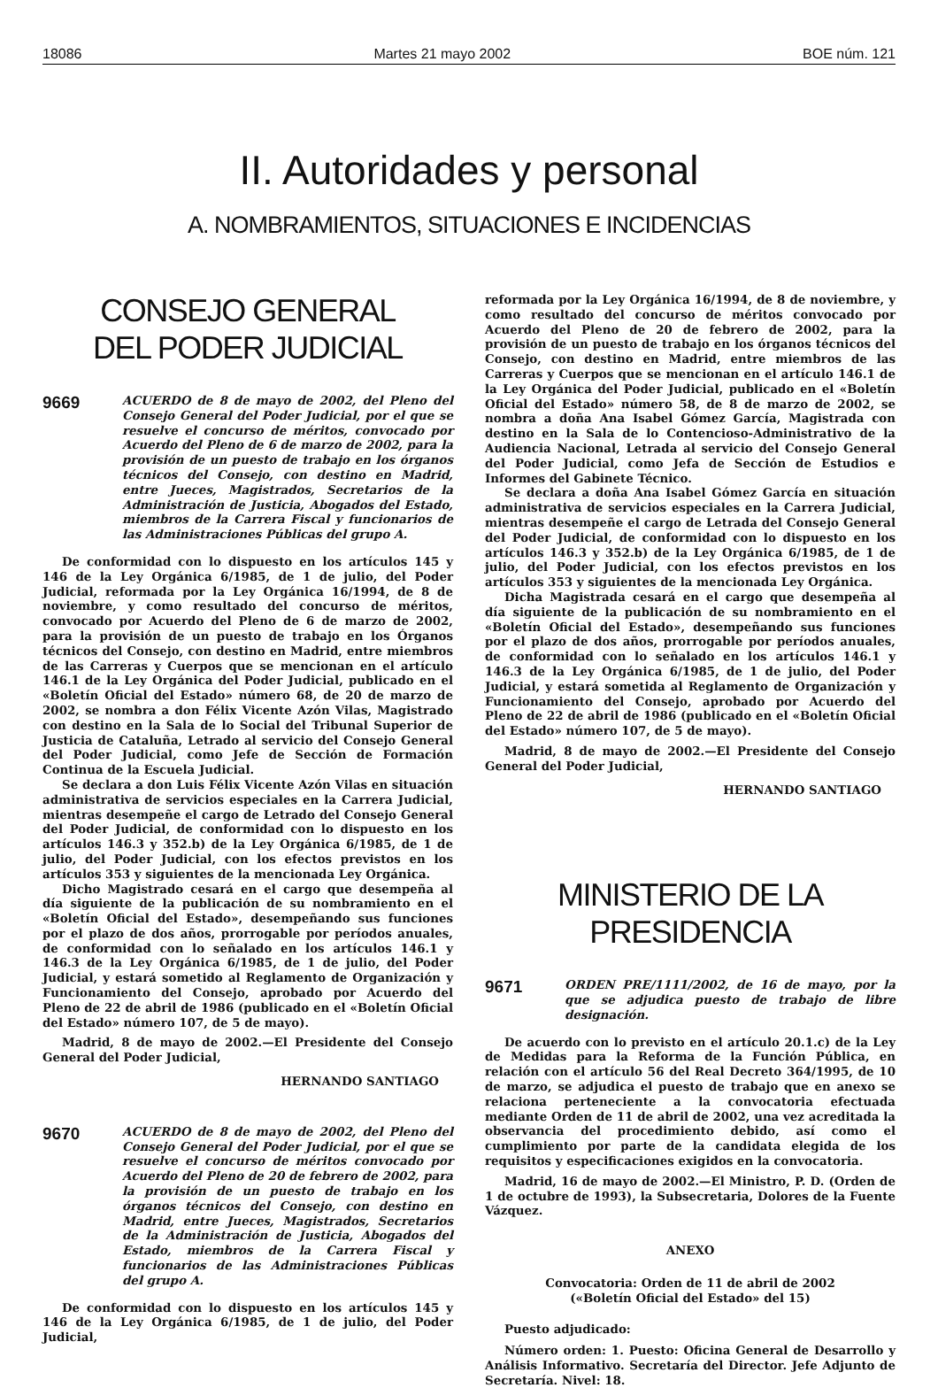18086 Martes 21 mayo 2002 BOE núm. 121
II. Autoridades y personal
A. NOMBRAMIENTOS, SITUACIONES E INCIDENCIAS
CONSEJO GENERAL
DEL PODER JUDICIAL
9669 ACUERDO de 8 de mayo de 2002, del Pleno del Consejo General del Poder Judicial, por el que se resuelve el concurso de méritos, convocado por Acuerdo del Pleno de 6 de marzo de 2002, para la provisión de un puesto de trabajo en los órganos técnicos del Consejo, con destino en Madrid, entre Jueces, Magistrados, Secretarios de la Administración de Justicia, Abogados del Estado, miembros de la Carrera Fiscal y funcionarios de las Administraciones Públicas del grupo A.
De conformidad con lo dispuesto en los artículos 145 y 146 de la Ley Orgánica 6/1985, de 1 de julio, del Poder Judicial, reformada por la Ley Orgánica 16/1994, de 8 de noviembre, y como resultado del concurso de méritos, convocado por Acuerdo del Pleno de 6 de marzo de 2002, para la provisión de un puesto de trabajo en los Órganos técnicos del Consejo, con destino en Madrid, entre miembros de las Carreras y Cuerpos que se mencionan en el artículo 146.1 de la Ley Orgánica del Poder Judicial, publicado en el «Boletín Oficial del Estado» número 68, de 20 de marzo de 2002, se nombra a don Félix Vicente Azón Vilas, Magistrado con destino en la Sala de lo Social del Tribunal Superior de Justicia de Cataluña, Letrado al servicio del Consejo General del Poder Judicial, como Jefe de Sección de Formación Continua de la Escuela Judicial.
Se declara a don Luis Félix Vicente Azón Vilas en situación administrativa de servicios especiales en la Carrera Judicial, mientras desempeñe el cargo de Letrado del Consejo General del Poder Judicial, de conformidad con lo dispuesto en los artículos 146.3 y 352.b) de la Ley Orgánica 6/1985, de 1 de julio, del Poder Judicial, con los efectos previstos en los artículos 353 y siguientes de la mencionada Ley Orgánica.
Dicho Magistrado cesará en el cargo que desempeña al día siguiente de la publicación de su nombramiento en el «Boletín Oficial del Estado», desempeñando sus funciones por el plazo de dos años, prorrogable por períodos anuales, de conformidad con lo señalado en los artículos 146.1 y 146.3 de la Ley Orgánica 6/1985, de 1 de julio, del Poder Judicial, y estará sometido al Reglamento de Organización y Funcionamiento del Consejo, aprobado por Acuerdo del Pleno de 22 de abril de 1986 (publicado en el «Boletín Oficial del Estado» número 107, de 5 de mayo).
Madrid, 8 de mayo de 2002.—El Presidente del Consejo General del Poder Judicial,
HERNANDO SANTIAGO
9670 ACUERDO de 8 de mayo de 2002, del Pleno del Consejo General del Poder Judicial, por el que se resuelve el concurso de méritos convocado por Acuerdo del Pleno de 20 de febrero de 2002, para la provisión de un puesto de trabajo en los órganos técnicos del Consejo, con destino en Madrid, entre Jueces, Magistrados, Secretarios de la Administración de Justicia, Abogados del Estado, miembros de la Carrera Fiscal y funcionarios de las Administraciones Públicas del grupo A.
De conformidad con lo dispuesto en los artículos 145 y 146 de la Ley Orgánica 6/1985, de 1 de julio, del Poder Judicial,
reformada por la Ley Orgánica 16/1994, de 8 de noviembre, y como resultado del concurso de méritos convocado por Acuerdo del Pleno de 20 de febrero de 2002, para la provisión de un puesto de trabajo en los órganos técnicos del Consejo, con destino en Madrid, entre miembros de las Carreras y Cuerpos que se mencionan en el artículo 146.1 de la Ley Orgánica del Poder Judicial, publicado en el «Boletín Oficial del Estado» número 58, de 8 de marzo de 2002, se nombra a doña Ana Isabel Gómez García, Magistrada con destino en la Sala de lo Contencioso-Administrativo de la Audiencia Nacional, Letrada al servicio del Consejo General del Poder Judicial, como Jefa de Sección de Estudios e Informes del Gabinete Técnico.
Se declara a doña Ana Isabel Gómez García en situación administrativa de servicios especiales en la Carrera Judicial, mientras desempeñe el cargo de Letrada del Consejo General del Poder Judicial, de conformidad con lo dispuesto en los artículos 146.3 y 352.b) de la Ley Orgánica 6/1985, de 1 de julio, del Poder Judicial, con los efectos previstos en los artículos 353 y siguientes de la mencionada Ley Orgánica.
Dicha Magistrada cesará en el cargo que desempeña al día siguiente de la publicación de su nombramiento en el «Boletín Oficial del Estado», desempeñando sus funciones por el plazo de dos años, prorrogable por períodos anuales, de conformidad con lo señalado en los artículos 146.1 y 146.3 de la Ley Orgánica 6/1985, de 1 de julio, del Poder Judicial, y estará sometida al Reglamento de Organización y Funcionamiento del Consejo, aprobado por Acuerdo del Pleno de 22 de abril de 1986 (publicado en el «Boletín Oficial del Estado» número 107, de 5 de mayo).
Madrid, 8 de mayo de 2002.—El Presidente del Consejo General del Poder Judicial,
HERNANDO SANTIAGO
MINISTERIO DE LA PRESIDENCIA
9671 ORDEN PRE/1111/2002, de 16 de mayo, por la que se adjudica puesto de trabajo de libre designación.
De acuerdo con lo previsto en el artículo 20.1.c) de la Ley de Medidas para la Reforma de la Función Pública, en relación con el artículo 56 del Real Decreto 364/1995, de 10 de marzo, se adjudica el puesto de trabajo que en anexo se relaciona perteneciente a la convocatoria efectuada mediante Orden de 11 de abril de 2002, una vez acreditada la observancia del procedimiento debido, así como el cumplimiento por parte de la candidata elegida de los requisitos y especificaciones exigidos en la convocatoria.
Madrid, 16 de mayo de 2002.—El Ministro, P. D. (Orden de 1 de octubre de 1993), la Subsecretaria, Dolores de la Fuente Vázquez.
ANEXO
Convocatoria: Orden de 11 de abril de 2002
(«Boletín Oficial del Estado» del 15)
Puesto adjudicado:
Número orden: 1. Puesto: Oficina General de Desarrollo y Análisis Informativo. Secretaría del Director. Jefe Adjunto de Secretaría. Nivel: 18.